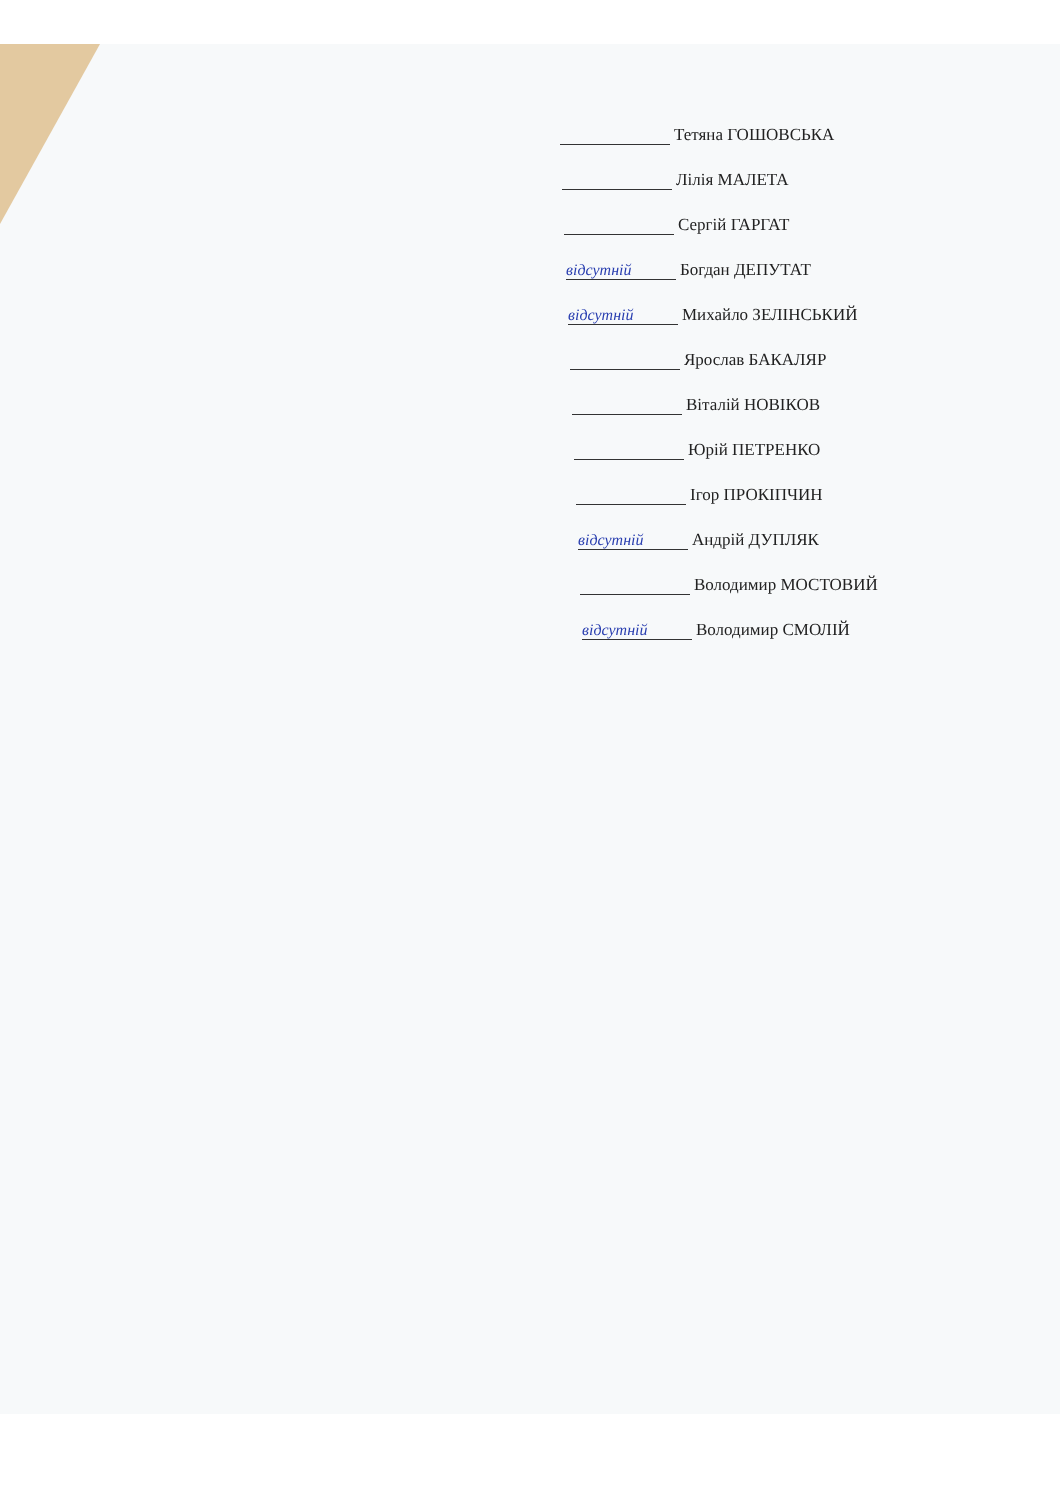Тетяна ГОШОВСЬКА
Лілія МАЛЕТА
Сергій ГАРГАТ
відсутній Богдан ДЕПУТАТ
відсутній Михайло ЗЕЛІНСЬКИЙ
Ярослав БАКАЛЯР
Віталій НОВІКОВ
Юрій ПЕТРЕНКО
Ігор ПРОКІПЧИН
відсутній Андрій ДУПЛЯК
Володимир МОСТОВИЙ
відсутній Володимир СМОЛІЙ